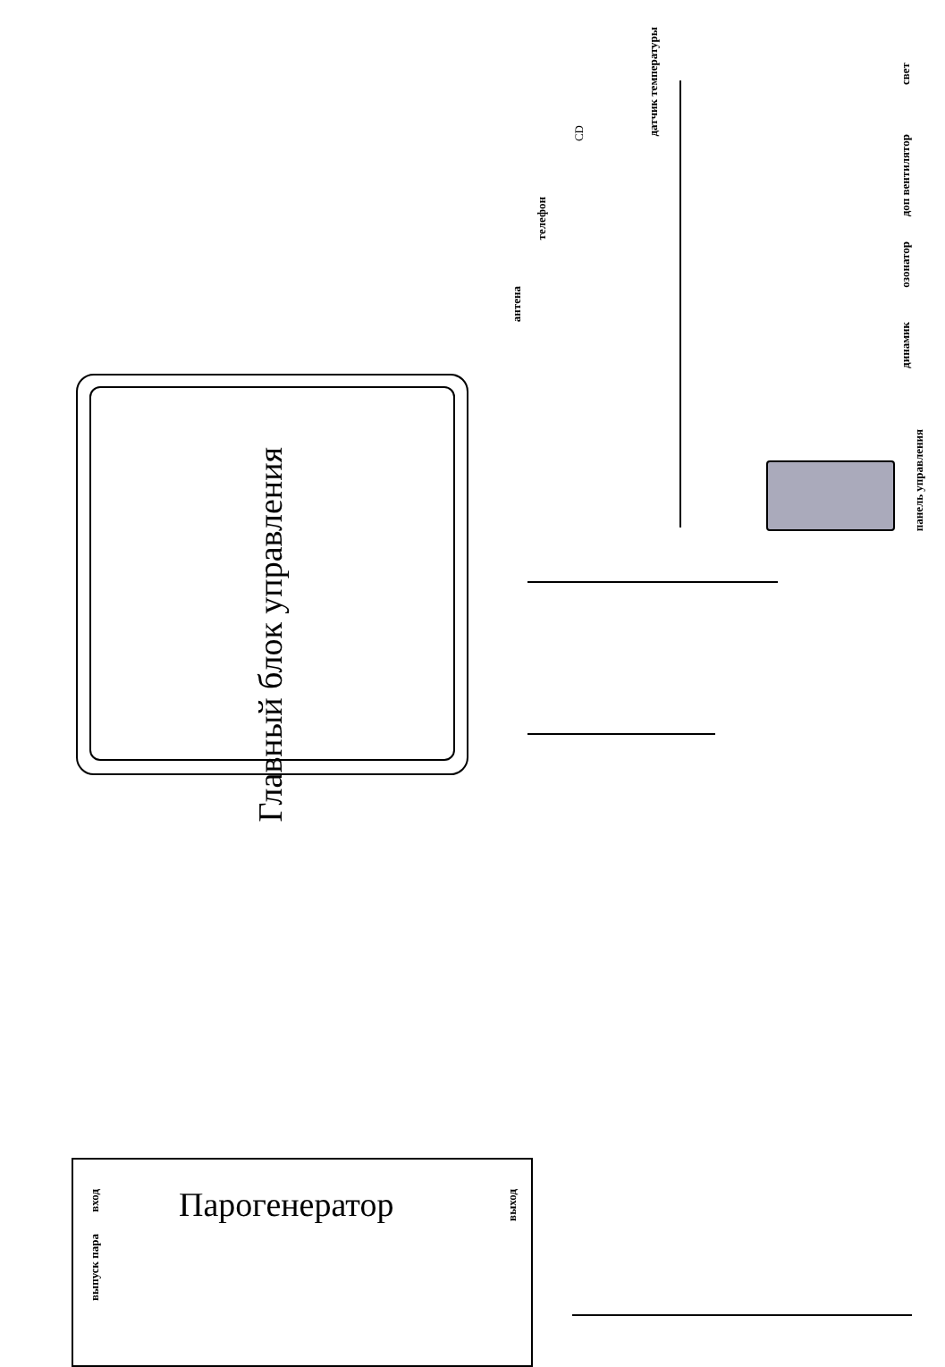Главный блок управления
Парогенератор
антена
телефон
CD
датчик температуры
свет
доп вентилятор
озонатор
динамик
панель управления
вход
выпуск пара
выход